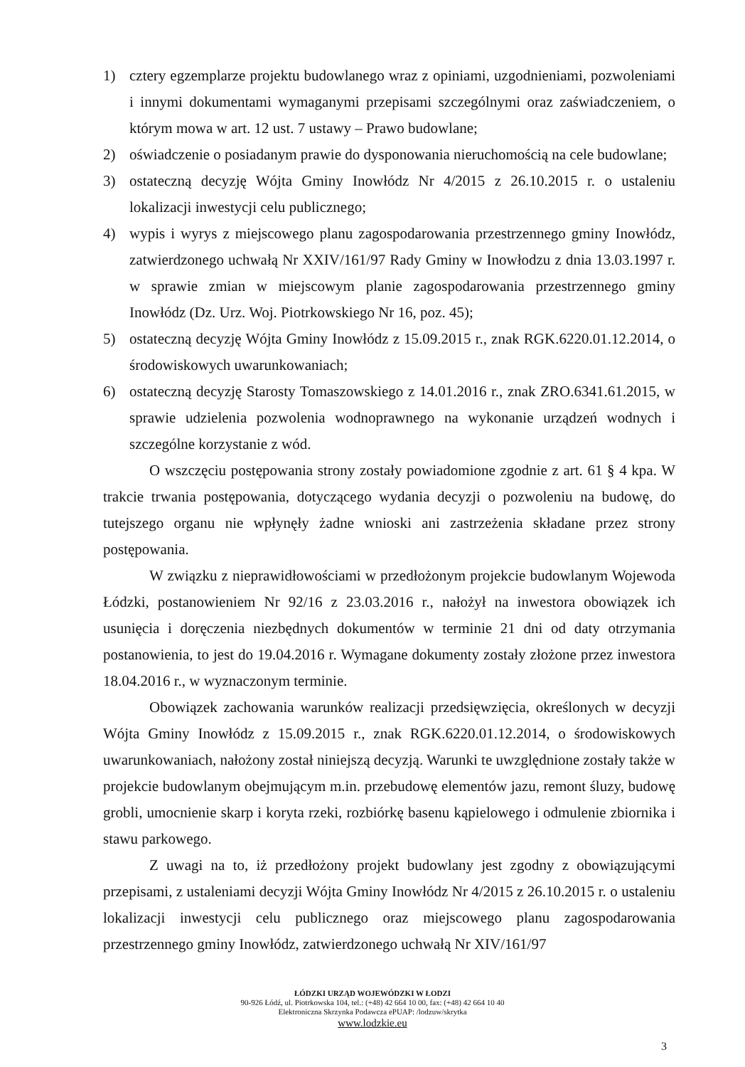1) cztery egzemplarze projektu budowlanego wraz z opiniami, uzgodnieniami, pozwoleniami i innymi dokumentami wymaganymi przepisami szczególnymi oraz zaświadczeniem, o którym mowa w art. 12 ust. 7 ustawy – Prawo budowlane;
2) oświadczenie o posiadanym prawie do dysponowania nieruchomością na cele budowlane;
3) ostateczną decyzję Wójta Gminy Inowłódz Nr 4/2015 z 26.10.2015 r. o ustaleniu lokalizacji inwestycji celu publicznego;
4) wypis i wyrys z miejscowego planu zagospodarowania przestrzennego gminy Inowłódz, zatwierdzonego uchwałą Nr XXIV/161/97 Rady Gminy w Inowłodzu z dnia 13.03.1997 r. w sprawie zmian w miejscowym planie zagospodarowania przestrzennego gminy Inowłódz (Dz. Urz. Woj. Piotrkowskiego Nr 16, poz. 45);
5) ostateczną decyzję Wójta Gminy Inowłódz z 15.09.2015 r., znak RGK.6220.01.12.2014, o środowiskowych uwarunkowaniach;
6) ostateczną decyzję Starosty Tomaszowskiego z 14.01.2016 r., znak ZRO.6341.61.2015, w sprawie udzielenia pozwolenia wodnoprawnego na wykonanie urządzeń wodnych i szczególne korzystanie z wód.
O wszczęciu postępowania strony zostały powiadomione zgodnie z art. 61 § 4 kpa. W trakcie trwania postępowania, dotyczącego wydania decyzji o pozwoleniu na budowę, do tutejszego organu nie wpłynęły żadne wnioski ani zastrzeżenia składane przez strony postępowania.
W związku z nieprawidłowościami w przedłożonym projekcie budowlanym Wojewoda Łódzki, postanowieniem Nr 92/16 z 23.03.2016 r., nałożył na inwestora obowiązek ich usunięcia i doręczenia niezbędnych dokumentów w terminie 21 dni od daty otrzymania postanowienia, to jest do 19.04.2016 r. Wymagane dokumenty zostały złożone przez inwestora 18.04.2016 r., w wyznaczonym terminie.
Obowiązek zachowania warunków realizacji przedsięwzięcia, określonych w decyzji Wójta Gminy Inowłódz z 15.09.2015 r., znak RGK.6220.01.12.2014, o środowiskowych uwarunkowaniach, nałożony został niniejszą decyzją. Warunki te uwzględnione zostały także w projekcie budowlanym obejmującym m.in. przebudowę elementów jazu, remont śluzy, budowę grobli, umocnienie skarp i koryta rzeki, rozbiórkę basenu kąpielowego i odmulenie zbiornika i stawu parkowego.
Z uwagi na to, iż przedłożony projekt budowlany jest zgodny z obowiązującymi przepisami, z ustaleniami decyzji Wójta Gminy Inowłódz Nr 4/2015 z 26.10.2015 r. o ustaleniu lokalizacji inwestycji celu publicznego oraz miejscowego planu zagospodarowania przestrzennego gminy Inowłódz, zatwierdzonego uchwałą Nr XIV/161/97
ŁÓDZKI URZĄD WOJEWÓDZKI W ŁODZI
90-926 Łódź, ul. Piotrkowska 104, tel.: (+48) 42 664 10 00, fax: (+48) 42 664 10 40
Elektroniczna Skrzynka Podawcza ePUAP: /lodzuw/skrytka
www.lodzkie.eu
3